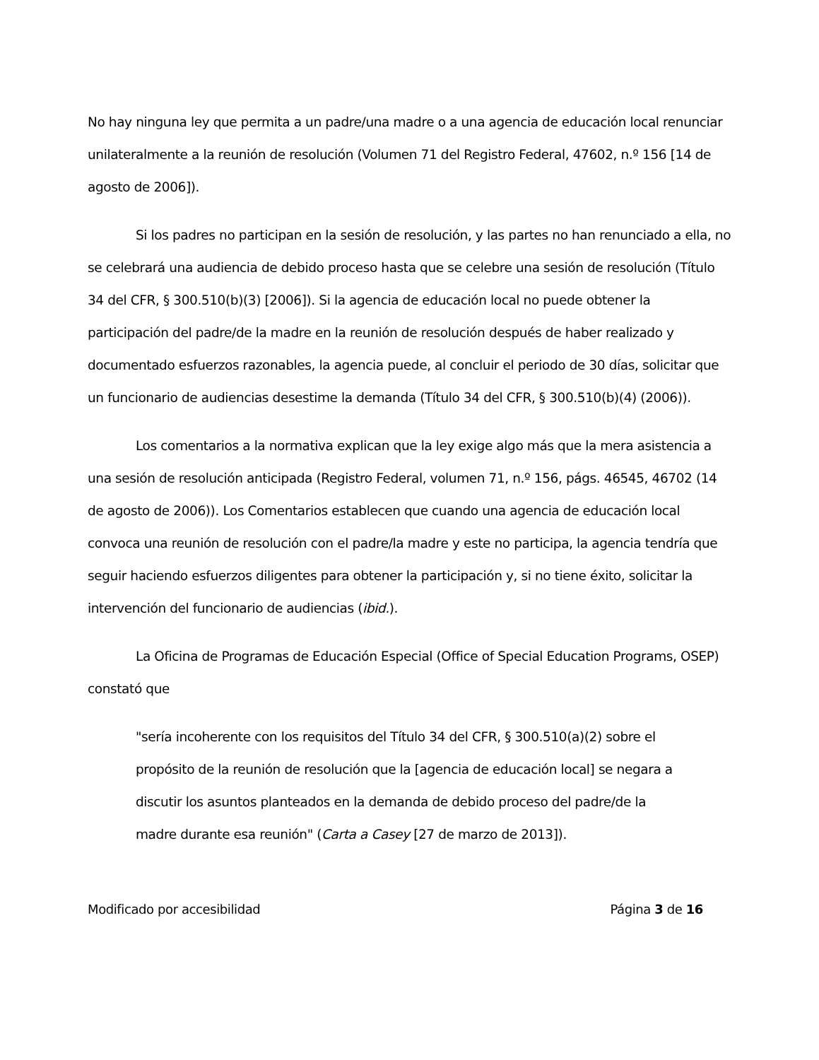No hay ninguna ley que permita a un padre/una madre o a una agencia de educación local renunciar unilateralmente a la reunión de resolución (Volumen 71 del Registro Federal, 47602, n.º 156 [14 de agosto de 2006]).
Si los padres no participan en la sesión de resolución, y las partes no han renunciado a ella, no se celebrará una audiencia de debido proceso hasta que se celebre una sesión de resolución (Título 34 del CFR, § 300.510(b)(3) [2006]). Si la agencia de educación local no puede obtener la participación del padre/de la madre en la reunión de resolución después de haber realizado y documentado esfuerzos razonables, la agencia puede, al concluir el periodo de 30 días, solicitar que un funcionario de audiencias desestime la demanda (Título 34 del CFR, § 300.510(b)(4) (2006)).
Los comentarios a la normativa explican que la ley exige algo más que la mera asistencia a una sesión de resolución anticipada (Registro Federal, volumen 71, n.º 156, págs. 46545, 46702 (14 de agosto de 2006)). Los Comentarios establecen que cuando una agencia de educación local convoca una reunión de resolución con el padre/la madre y este no participa, la agencia tendría que seguir haciendo esfuerzos diligentes para obtener la participación y, si no tiene éxito, solicitar la intervención del funcionario de audiencias (ibid.).
La Oficina de Programas de Educación Especial (Office of Special Education Programs, OSEP) constató que
"sería incoherente con los requisitos del Título 34 del CFR, § 300.510(a)(2) sobre el propósito de la reunión de resolución que la [agencia de educación local] se negara a discutir los asuntos planteados en la demanda de debido proceso del padre/de la madre durante esa reunión" (Carta a Casey [27 de marzo de 2013]).
Modificado por accesibilidad Página 3 de 16